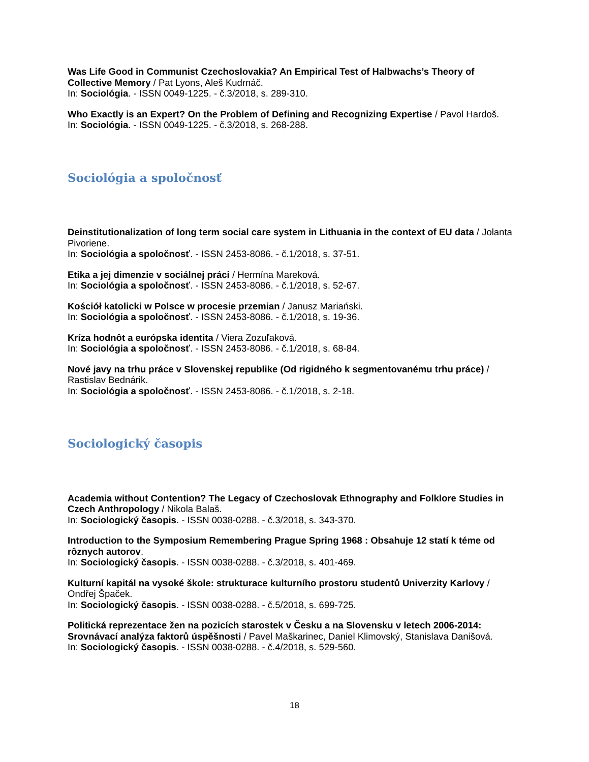Was Life Good in Communist Czechoslovakia? An Empirical Test of Halbwachs’s Theory of Collective Memory / Pat Lyons, Aleš Kudrnáč.
In: Sociológia. - ISSN 0049-1225. - č.3/2018, s. 289-310.
Who Exactly is an Expert? On the Problem of Defining and Recognizing Expertise / Pavol Hardoš.
In: Sociológia. - ISSN 0049-1225. - č.3/2018, s. 268-288.
Sociológia a spoločnosť
Deinstitutionalization of long term social care system in Lithuania in the context of EU data / Jolanta Pivoriene.
In: Sociológia a spoločnosť. - ISSN 2453-8086. - č.1/2018, s. 37-51.
Etika a jej dimenzie v sociálnej práci / Hermína Mareková.
In: Sociológia a spoločnosť. - ISSN 2453-8086. - č.1/2018, s. 52-67.
Kościół katolicki w Polsce w procesie przemian / Janusz Mariański.
In: Sociológia a spoločnosť. - ISSN 2453-8086. - č.1/2018, s. 19-36.
Kríza hodnôt a európska identita / Viera Zozuľaková.
In: Sociológia a spoločnosť. - ISSN 2453-8086. - č.1/2018, s. 68-84.
Nové javy na trhu práce v Slovenskej republike (Od rigidného k segmentovanému trhu práce) / Rastislav Bednárik.
In: Sociológia a spoločnosť. - ISSN 2453-8086. - č.1/2018, s. 2-18.
Sociologický časopis
Academia without Contention? The Legacy of Czechoslovak Ethnography and Folklore Studies in Czech Anthropology / Nikola Balaš.
In: Sociologický časopis. - ISSN 0038-0288. - č.3/2018, s. 343-370.
Introduction to the Symposium Remembering Prague Spring 1968 : Obsahuje 12 statí k téme od rôznych autorov.
In: Sociologický časopis. - ISSN 0038-0288. - č.3/2018, s. 401-469.
Kulturní kapitál na vysoké škole: strukturace kulturního prostoru studentů Univerzity Karlovy / Ondřej Špaček.
In: Sociologický časopis. - ISSN 0038-0288. - č.5/2018, s. 699-725.
Politická reprezentace žen na pozicích starostek v Česku a na Slovensku v letech 2006-2014: Srovnávací analýza faktorů úspěšnosti / Pavel Maškarinec, Daniel Klimovský, Stanislava Danišová.
In: Sociologický časopis. - ISSN 0038-0288. - č.4/2018, s. 529-560.
18